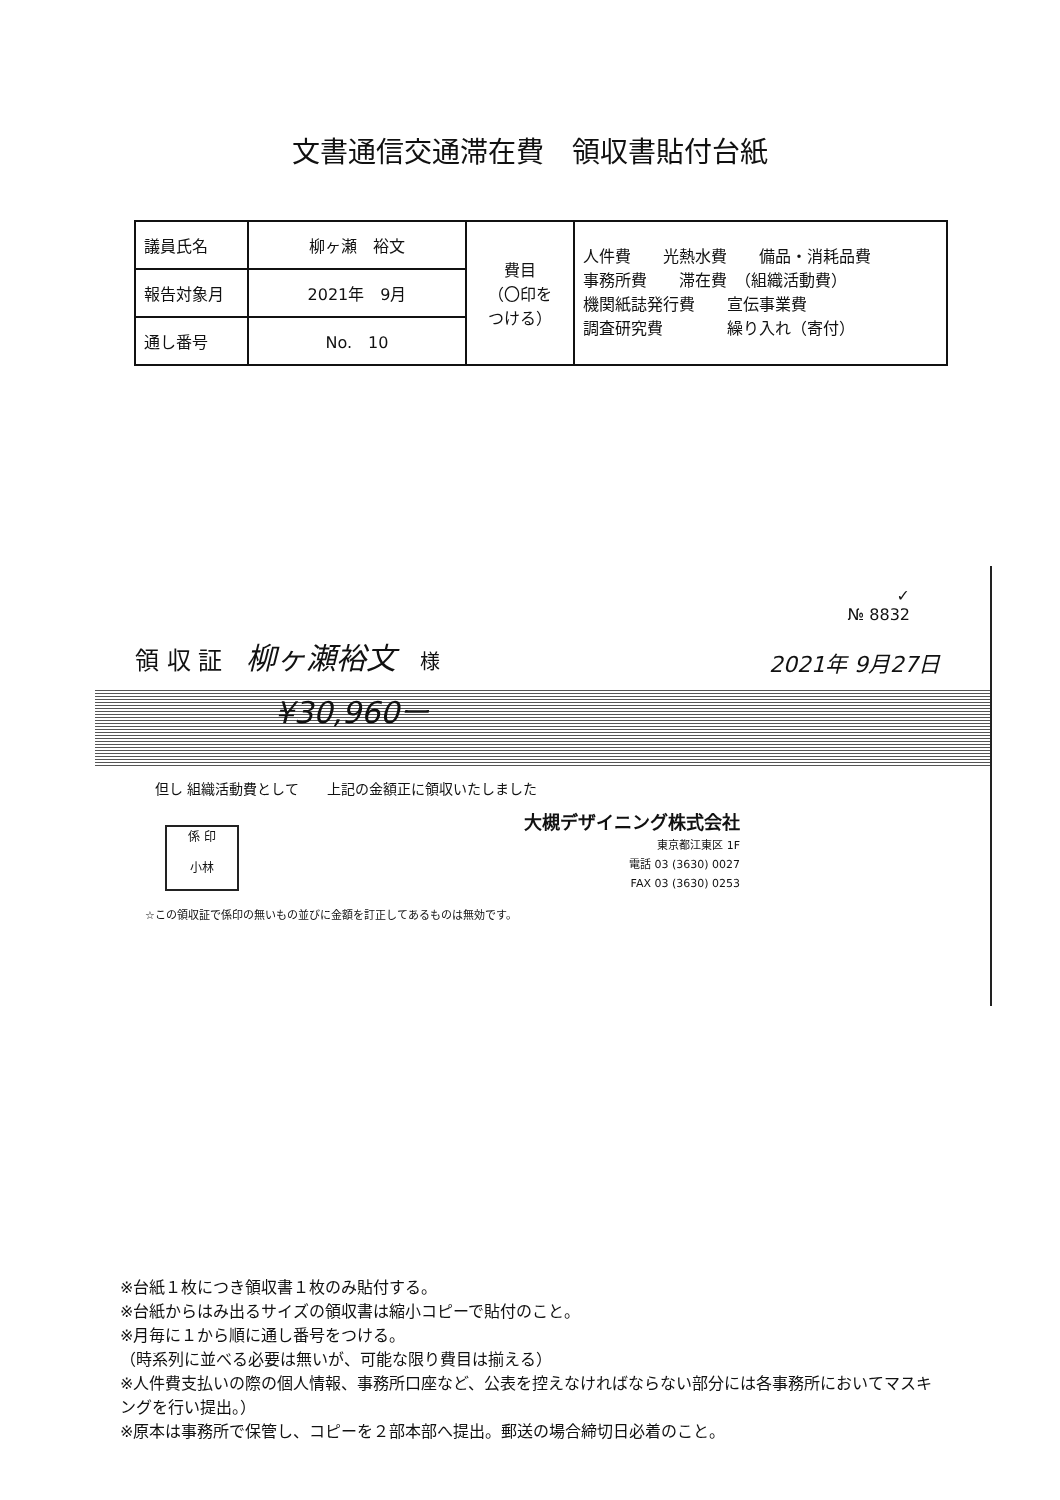文書通信交通滞在費　領収書貼付台紙
| 議員氏名 | 柳ヶ瀬 裕文 | 費目 （〇印を つける） | 人件費 光熱水費 備品・消耗品費 事務所費 滞在費 （組織活動費） 機関紙誌発行費 宣伝事業費 調査研究費 繰り入れ（寄付） |
| 報告対象月 | 2021年 9月 | | |
| 通し番号 | No. 10 | | |
✓
№ 8832
領 収 証　柳ヶ瀬裕文　様
2021年 9月27日
¥30,960ー
但し 組織活動費として　　上記の金額正に領収いたしました
係 印
小林
大槻デザイニング株式会社
東京都江東区 1F
電話 03 (3630) 0027
FAX 03 (3630) 0253
☆この領収証で係印の無いもの並びに金額を訂正してあるものは無効です。
※台紙１枚につき領収書１枚のみ貼付する。
※台紙からはみ出るサイズの領収書は縮小コピーで貼付のこと。
※月毎に１から順に通し番号をつける。
（時系列に並べる必要は無いが、可能な限り費目は揃える）
※人件費支払いの際の個人情報、事務所口座など、公表を控えなければならない部分には各事務所においてマスキングを行い提出。）
※原本は事務所で保管し、コピーを２部本部へ提出。郵送の場合締切日必着のこと。